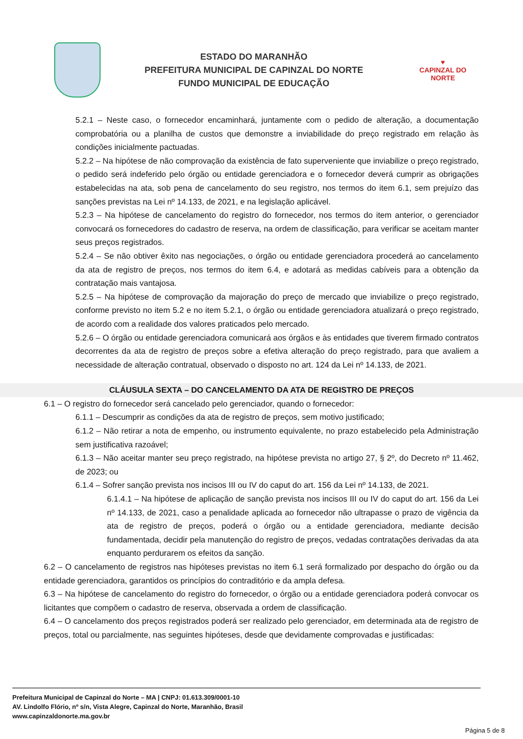ESTADO DO MARANHÃO
PREFEITURA MUNICIPAL DE CAPINZAL DO NORTE
FUNDO MUNICIPAL DE EDUCAÇÃO
♥
CAPINZAL DO NORTE
5.2.1 – Neste caso, o fornecedor encaminhará, juntamente com o pedido de alteração, a documentação comprobatória ou a planilha de custos que demonstre a inviabilidade do preço registrado em relação às condições inicialmente pactuadas.
5.2.2 – Na hipótese de não comprovação da existência de fato superveniente que inviabilize o preço registrado, o pedido será indeferido pelo órgão ou entidade gerenciadora e o fornecedor deverá cumprir as obrigações estabelecidas na ata, sob pena de cancelamento do seu registro, nos termos do item 6.1, sem prejuízo das sanções previstas na Lei nº 14.133, de 2021, e na legislação aplicável.
5.2.3 – Na hipótese de cancelamento do registro do fornecedor, nos termos do item anterior, o gerenciador convocará os fornecedores do cadastro de reserva, na ordem de classificação, para verificar se aceitam manter seus preços registrados.
5.2.4 – Se não obtiver êxito nas negociações, o órgão ou entidade gerenciadora procederá ao cancelamento da ata de registro de preços, nos termos do item 6.4, e adotará as medidas cabíveis para a obtenção da contratação mais vantajosa.
5.2.5 – Na hipótese de comprovação da majoração do preço de mercado que inviabilize o preço registrado, conforme previsto no item 5.2 e no item 5.2.1, o órgão ou entidade gerenciadora atualizará o preço registrado, de acordo com a realidade dos valores praticados pelo mercado.
5.2.6 – O órgão ou entidade gerenciadora comunicará aos órgãos e às entidades que tiverem firmado contratos decorrentes da ata de registro de preços sobre a efetiva alteração do preço registrado, para que avaliem a necessidade de alteração contratual, observado o disposto no art. 124 da Lei nº 14.133, de 2021.
CLÁUSULA SEXTA – DO CANCELAMENTO DA ATA DE REGISTRO DE PREÇOS
6.1 – O registro do fornecedor será cancelado pelo gerenciador, quando o fornecedor:
6.1.1 – Descumprir as condições da ata de registro de preços, sem motivo justificado;
6.1.2 – Não retirar a nota de empenho, ou instrumento equivalente, no prazo estabelecido pela Administração sem justificativa razoável;
6.1.3 – Não aceitar manter seu preço registrado, na hipótese prevista no artigo 27, § 2º, do Decreto nº 11.462, de 2023; ou
6.1.4 – Sofrer sanção prevista nos incisos III ou IV do caput do art. 156 da Lei nº 14.133, de 2021.
6.1.4.1 – Na hipótese de aplicação de sanção prevista nos incisos III ou IV do caput do art. 156 da Lei nº 14.133, de 2021, caso a penalidade aplicada ao fornecedor não ultrapasse o prazo de vigência da ata de registro de preços, poderá o órgão ou a entidade gerenciadora, mediante decisão fundamentada, decidir pela manutenção do registro de preços, vedadas contratações derivadas da ata enquanto perdurarem os efeitos da sanção.
6.2 – O cancelamento de registros nas hipóteses previstas no item 6.1 será formalizado por despacho do órgão ou da entidade gerenciadora, garantidos os princípios do contraditório e da ampla defesa.
6.3 – Na hipótese de cancelamento do registro do fornecedor, o órgão ou a entidade gerenciadora poderá convocar os licitantes que compõem o cadastro de reserva, observada a ordem de classificação.
6.4 – O cancelamento dos preços registrados poderá ser realizado pelo gerenciador, em determinada ata de registro de preços, total ou parcialmente, nas seguintes hipóteses, desde que devidamente comprovadas e justificadas:
Prefeitura Municipal de Capinzal do Norte – MA | CNPJ: 01.613.309/0001-10
AV. Lindolfo Flório, nº s/n, Vista Alegre, Capinzal do Norte, Maranhão, Brasil
www.capinzaldonorte.ma.gov.br
Página 5 de 8